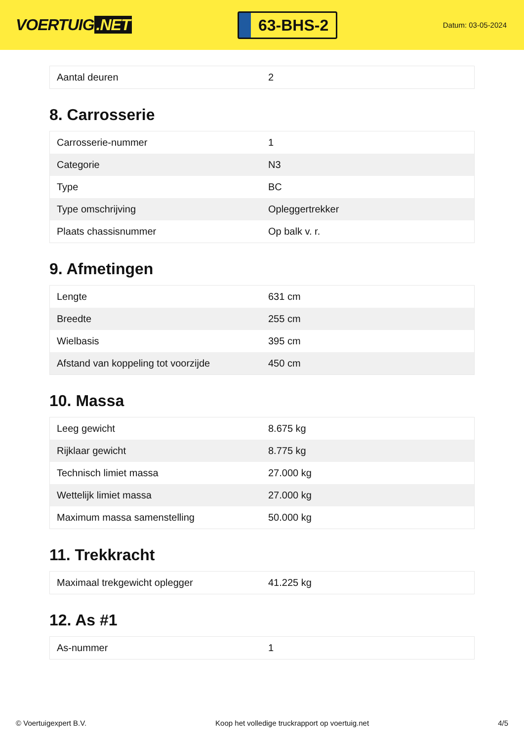VOERTUIG.NET
63-BHS-2
Datum: 03-05-2024
| Aantal deuren | 2 |
8. Carrosserie
| Carrosserie-nummer | 1 |
| Categorie | N3 |
| Type | BC |
| Type omschrijving | Opleggertrekker |
| Plaats chassisnummer | Op balk v. r. |
9. Afmetingen
| Lengte | 631 cm |
| Breedte | 255 cm |
| Wielbasis | 395 cm |
| Afstand van koppeling tot voorzijde | 450 cm |
10. Massa
| Leeg gewicht | 8.675 kg |
| Rijklaar gewicht | 8.775 kg |
| Technisch limiet massa | 27.000 kg |
| Wettelijk limiet massa | 27.000 kg |
| Maximum massa samenstelling | 50.000 kg |
11. Trekkracht
| Maximaal trekgewicht oplegger | 41.225 kg |
12. As #1
| As-nummer | 1 |
© Voertuigexpert B.V. Koop het volledige truckrapport op voertuig.net 4/5